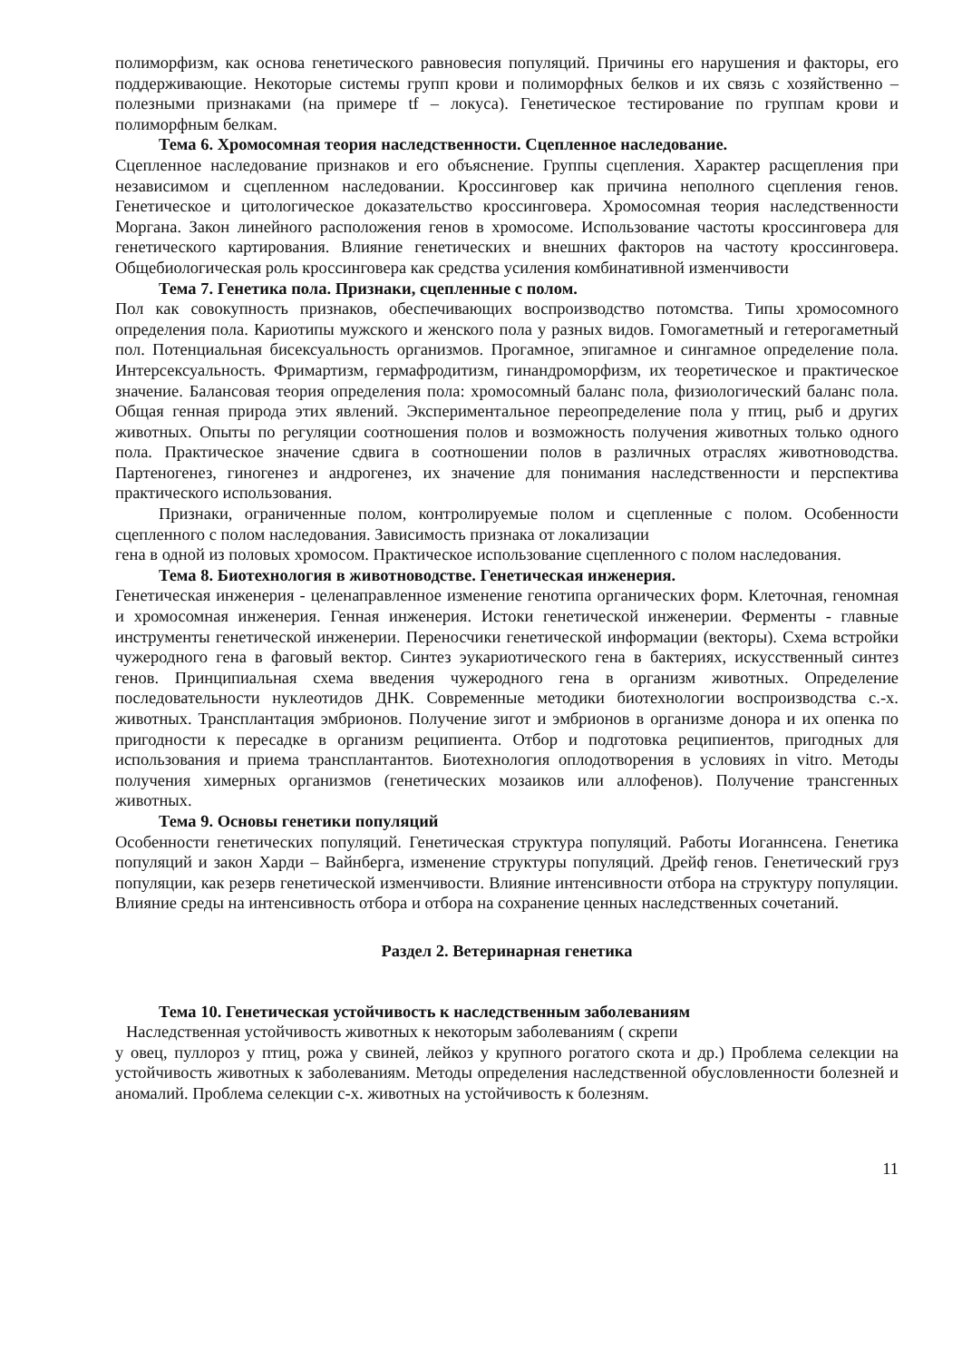полиморфизм, как основа генетического равновесия популяций. Причины его нарушения и факторы, его поддерживающие. Некоторые системы групп крови и полиморфных белков и их связь с хозяйственно – полезными признаками (на примере tf – локуса). Генетическое тестирование по группам крови и полиморфным белкам.
Тема 6. Хромосомная теория наследственности. Сцепленное наследование.
Сцепленное наследование признаков и его объяснение. Группы сцепления. Характер расщепления при независимом и сцепленном наследовании. Кроссинговер как причина неполного сцепления генов. Генетическое и цитологическое доказательство кроссинговера. Хромосомная теория наследственности Моргана. Закон линейного расположения генов в хромосоме. Использование частоты кроссинговера для генетического картирования. Влияние генетических и внешних факторов на частоту кроссинговера. Общебиологическая роль кроссинговера как средства усиления комбинативной изменчивости
Тема 7. Генетика пола. Признаки, сцепленные с полом.
Пол как совокупность признаков, обеспечивающих воспроизводство потомства. Типы хромосомного определения пола. Кариотипы мужского и женского пола у разных видов. Гомогаметный и гетерогаметный пол. Потенциальная бисексуальность организмов. Прогамное, эпигамное и сингамное определение пола. Интерсексуальность. Фримартизм, гермафродитизм, гинандроморфизм, их теоретическое и практическое значение. Балансовая теория определения пола: хромосомный баланс пола, физиологический баланс пола. Общая генная природа этих явлений. Экспериментальное переопределение пола у птиц, рыб и других животных. Опыты по регуляции соотношения полов и возможность получения животных только одного пола. Практическое значение сдвига в соотношении полов в различных отраслях животноводства. Партеногенез, гиногенез и андрогенез, их значение для понимания наследственности и перспектива практического использования.
Признаки, ограниченные полом, контролируемые полом и сцепленные с полом. Особенности сцепленного с полом наследования. Зависимость признака от локализации
гена в одной из половых хромосом. Практическое использование сцепленного с полом наследования.
Тема 8. Биотехнология в животноводстве. Генетическая инженерия.
Генетическая инженерия - целенаправленное изменение генотипа органических форм. Клеточная, геномная и хромосомная инженерия. Генная инженерия. Истоки генетической инженерии. Ферменты - главные инструменты генетической инженерии. Переносчики генетической информации (векторы). Схема встройки чужеродного гена в фаговый вектор. Синтез эукариотического гена в бактериях, искусственный синтез генов. Принципиальная схема введения чужеродного гена в организм животных. Определение последовательности нуклеотидов ДНК. Современные методики биотехнологии воспроизводства с.-х. животных. Трансплантация эмбрионов. Получение зигот и эмбрионов в организме донора и их опенка по пригодности к пересадке в организм реципиента. Отбор и подготовка реципиентов, пригодных для использования и приема трансплантантов. Биотехнология оплодотворения в условиях in vitro. Методы получения химерных организмов (генетических мозаиков или аллофенов). Получение трансгенных животных.
Тема 9. Основы генетики популяций
Особенности генетических популяций. Генетическая структура популяций. Работы Иоганнсена. Генетика популяций и закон Харди – Вайнберга, изменение структуры популяций. Дрейф генов. Генетический груз популяции, как резерв генетической изменчивости. Влияние интенсивности отбора на структуру популяции. Влияние среды на интенсивность отбора и отбора на сохранение ценных наследственных сочетаний.
Раздел 2. Ветеринарная генетика
Тема 10. Генетическая устойчивость к наследственным заболеваниям
Наследственная устойчивость животных к некоторым заболеваниям ( скрепи
у овец, пуллороз у птиц, рожа у свиней, лейкоз у крупного рогатого скота и др.) Проблема селекции на устойчивость животных к заболеваниям. Методы определения наследственной обусловленности болезней и аномалий. Проблема селекции с-х. животных на устойчивость к болезням.
11